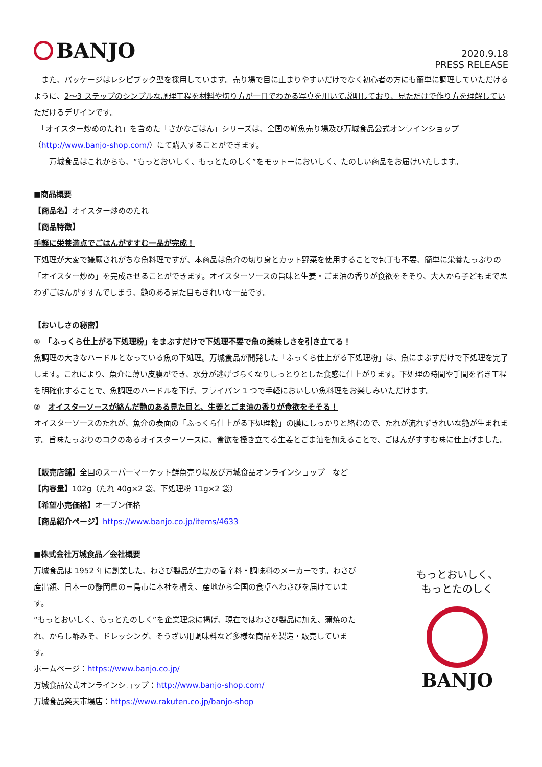BANJO
2020.9.18
PRESS RELEASE
　また、パッケージはレシピブック型を採用しています。売り場で目に止まりやすいだけでなく初心者の方にも簡単に調理していただけるように、2～3 ステップのシンプルな調理工程を材料や切り方が一目でわかる写真を用いて説明しており、見ただけで作り方を理解していただけるデザインです。
　「オイスター炒めのたれ」を含めた「さかなごはん」シリーズは、全国の鮮魚売り場及び万城食品公式オンラインショップ（http://www.banjo-shop.com/）にて購入することができます。
　　万城食品はこれからも、“もっとおいしく、もっとたのしく”をモットーにおいしく、たのしい商品をお届けいたします。
■商品概要
【商品名】オイスター炒めのたれ
【商品特徴】
手軽に栄養満点でごはんがすすむ一品が完成！
下処理が大変で嫌厭されがちな魚料理ですが、本商品は魚介の切り身とカット野菜を使用することで包丁も不要、簡単に栄養たっぷりの「オイスター炒め」を完成させることができます。オイスターソースの旨味と生姜・ごま油の香りが食欲をそそり、大人から子どもまで思わずごはんがすすんでしまう、艶のある見た目もきれいな一品です。
【おいしさの秘密】
①　「ふっくら仕上がる下処理粉」をまぶすだけで下処理不要で魚の美味しさを引き立てる！
魚調理の大きなハードルとなっている魚の下処理。万城食品が開発した「ふっくら仕上がる下処理粉」は、魚にまぶすだけで下処理を完了します。これにより、魚介に薄い皮膜ができ、水分が逃げづらくなりしっとりとした食感に仕上がります。下処理の時間や手間を省き工程を明確化することで、魚調理のハードルを下げ、フライパン 1 つで手軽においしい魚料理をお楽しみいただけます。
②　オイスターソースが絡んだ艶のある見た目と、生姜とごま油の香りが食欲をそそる！
オイスターソースのたれが、魚介の表面の「ふっくら仕上がる下処理粉」の膜にしっかりと絡むので、たれが流れずきれいな艶が生まれます。旨味たっぷりのコクのあるオイスターソースに、食欲を掻き立てる生姜とごま油を加えることで、ごはんがすすむ味に仕上げました。
【販売店舗】全国のスーパーマーケット鮮魚売り場及び万城食品オンラインショップ　など
【内容量】102g（たれ 40g×2 袋、下処理粉 11g×2 袋）
【希望小売価格】オープン価格
【商品紹介ページ】https://www.banjo.co.jp/items/4633
■株式会社万城食品／会社概要
万城食品は 1952 年に創業した、わさび製品が主力の香辛料・調味料のメーカーです。わさび産出額、日本一の静岡県の三島市に本社を構え、産地から全国の食卓へわさびを届けています。
“もっとおいしく、もっとたのしく”を企業理念に掲げ、現在ではわさび製品に加え、蒲焼のたれ、からし酢みそ、ドレッシング、そうざい用調味料など多様な商品を製造・販売しています。
ホームページ：https://www.banjo.co.jp/
万城食品公式オンラインショップ：http://www.banjo-shop.com/
万城食品楽天市場店：https://www.rakuten.co.jp/banjo-shop
もっとおいしく、
もっとたのしく
BANJO